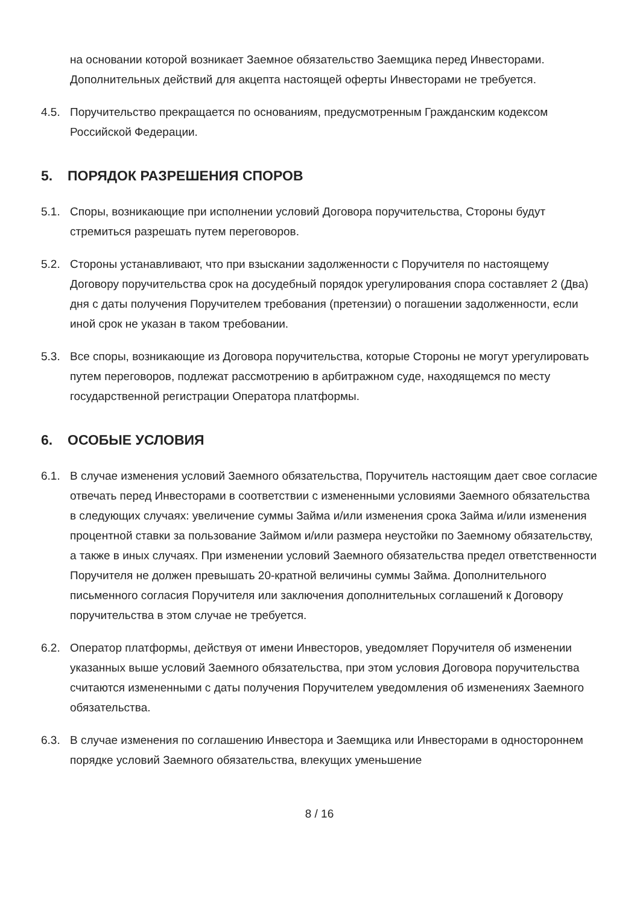на основании которой возникает Заемное обязательство Заемщика перед Инвесторами. Дополнительных действий для акцепта настоящей оферты Инвесторами не требуется.
4.5. Поручительство прекращается по основаниям, предусмотренным Гражданским кодексом Российской Федерации.
5. ПОРЯДОК РАЗРЕШЕНИЯ СПОРОВ
5.1. Споры, возникающие при исполнении условий Договора поручительства, Стороны будут стремиться разрешать путем переговоров.
5.2. Стороны устанавливают, что при взыскании задолженности с Поручителя по настоящему Договору поручительства срок на досудебный порядок урегулирования спора составляет 2 (Два) дня с даты получения Поручителем требования (претензии) о погашении задолженности, если иной срок не указан в таком требовании.
5.3. Все споры, возникающие из Договора поручительства, которые Стороны не могут урегулировать путем переговоров, подлежат рассмотрению в арбитражном суде, находящемся по месту государственной регистрации Оператора платформы.
6. ОСОБЫЕ УСЛОВИЯ
6.1. В случае изменения условий Заемного обязательства, Поручитель настоящим дает свое согласие отвечать перед Инвесторами в соответствии с измененными условиями Заемного обязательства в следующих случаях: увеличение суммы Займа и/или изменения срока Займа и/или изменения процентной ставки за пользование Займом и/или размера неустойки по Заемному обязательству, а также в иных случаях. При изменении условий Заемного обязательства предел ответственности Поручителя не должен превышать 20-кратной величины суммы Займа. Дополнительного письменного согласия Поручителя или заключения дополнительных соглашений к Договору поручительства в этом случае не требуется.
6.2. Оператор платформы, действуя от имени Инвесторов, уведомляет Поручителя об изменении указанных выше условий Заемного обязательства, при этом условия Договора поручительства считаются измененными с даты получения Поручителем уведомления об изменениях Заемного обязательства.
6.3. В случае изменения по соглашению Инвестора и Заемщика или Инвесторами в одностороннем порядке условий Заемного обязательства, влекущих уменьшение
8 / 16